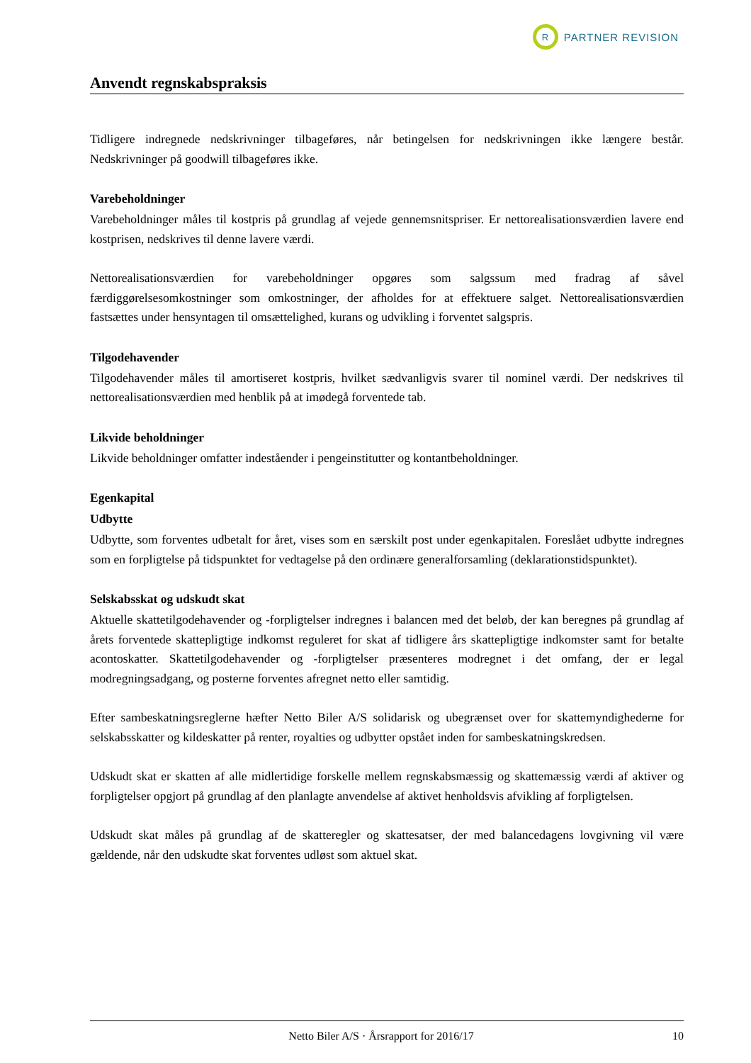R
PARTNER REVISION
Anvendt regnskabspraksis
Tidligere indregnede nedskrivninger tilbageføres, når betingelsen for nedskrivningen ikke længere består. Nedskrivninger på goodwill tilbageføres ikke.
Varebeholdninger
Varebeholdninger måles til kostpris på grundlag af vejede gennemsnitspriser. Er nettorealisationsværdien lavere end kostprisen, nedskrives til denne lavere værdi.
Nettorealisationsværdien for varebeholdninger opgøres som salgssum med fradrag af såvel færdiggørelsesomkostninger som omkostninger, der afholdes for at effektuere salget. Nettorealisationsværdien fastsættes under hensyntagen til omsættelighed, kurans og udvikling i forventet salgspris.
Tilgodehavender
Tilgodehavender måles til amortiseret kostpris, hvilket sædvanligvis svarer til nominel værdi. Der nedskrives til nettorealisationsværdien med henblik på at imødegå forventede tab.
Likvide beholdninger
Likvide beholdninger omfatter indeståender i pengeinstitutter og kontantbeholdninger.
Egenkapital
Udbytte
Udbytte, som forventes udbetalt for året, vises som en særskilt post under egenkapitalen. Foreslået udbytte indregnes som en forpligtelse på tidspunktet for vedtagelse på den ordinære generalforsamling (deklarationstidspunktet).
Selskabsskat og udskudt skat
Aktuelle skattetilgodehavender og -forpligtelser indregnes i balancen med det beløb, der kan beregnes på grundlag af årets forventede skattepligtige indkomst reguleret for skat af tidligere års skattepligtige indkomster samt for betalte acontoskatter. Skattetilgodehavender og -forpligtelser præsenteres modregnet i det omfang, der er legal modregningsadgang, og posterne forventes afregnet netto eller samtidig.
Efter sambeskatningsreglerne hæfter Netto Biler A/S solidarisk og ubegrænset over for skattemyndighederne for selskabsskatter og kildeskatter på renter, royalties og udbytter opstået inden for sambeskatningskredsen.
Udskudt skat er skatten af alle midlertidige forskelle mellem regnskabsmæssig og skattemæssig værdi af aktiver og forpligtelser opgjort på grundlag af den planlagte anvendelse af aktivet henholdsvis afvikling af forpligtelsen.
Udskudt skat måles på grundlag af de skatteregler og skattesatser, der med balancedagens lovgivning vil være gældende, når den udskudte skat forventes udløst som aktuel skat.
Netto Biler A/S · Årsrapport for 2016/17 10